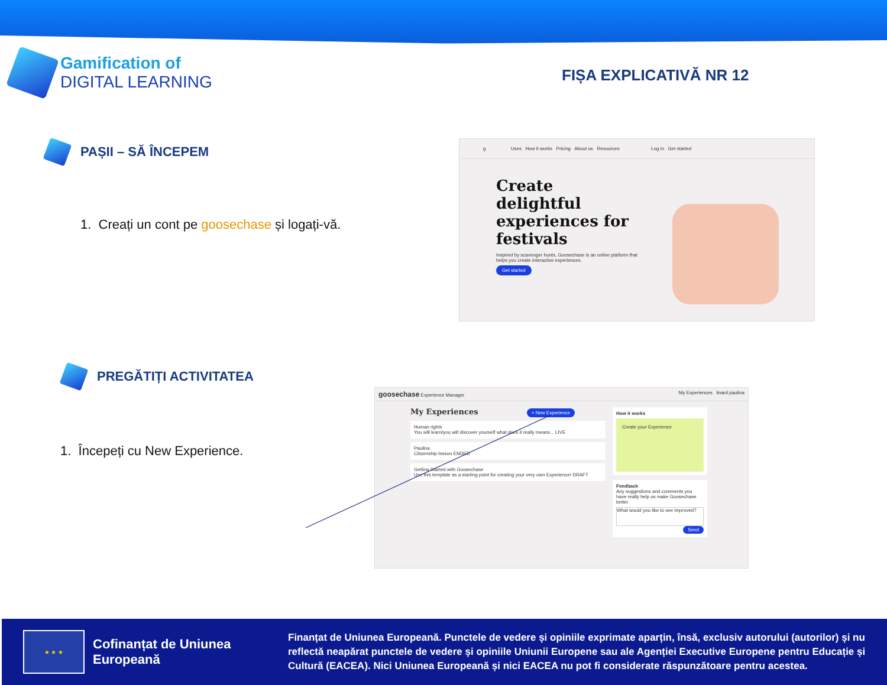Gamification of
DIGITAL LEARNING
FIȘA EXPLICATIVĂ NR 12
PAȘII – SĂ ÎNCEPEM
1. Creați un cont pe goosechase și logați-vă.
g Uses How it works Pricing About us Resources Log in Get started
Create delightful experiences for festivals
Inspired by scavenger hunts, Goosechase is an online platform that helps you create interactive experiences.
Get started
PREGĂTIȚI ACTIVITATEA
1. Începeți cu New Experience.
goosechase Experience Manager My Experiences linard.paulina
My Experiences + New Experience
Human rights
You will learn/you will discover yourself what does it really means... LIVE
Paulina
Citizenship lesson ENDED
Getting Started with Goosechase
Use this template as a starting point for creating your very own Experience! DRAFT
How it works
Create your Experience
Feedback
Any suggestions and comments you have really help us make Goosechase better.
What would you like to see improved?
Send
★ ★ ★
Cofinanțat de Uniunea Europeană
Finanțat de Uniunea Europeană. Punctele de vedere și opiniile exprimate aparțin, însă, exclusiv autorului (autorilor) și nu reflectă neapărat punctele de vedere și opiniile Uniunii Europene sau ale Agenției Executive Europene pentru Educație și Cultură (EACEA). Nici Uniunea Europeană și nici EACEA nu pot fi considerate răspunzătoare pentru acestea.